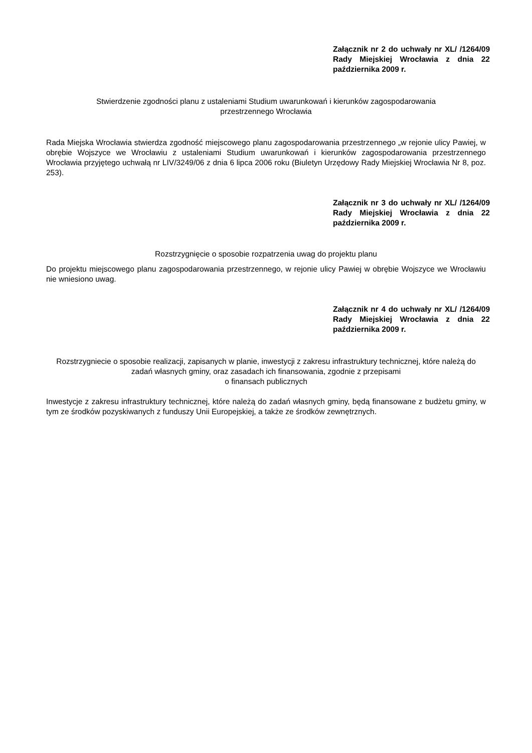Załącznik nr 2 do uchwały nr XL/ /1264/09 Rady Miejskiej Wrocławia z dnia 22 października 2009 r.
Stwierdzenie zgodności planu z ustaleniami Studium uwarunkowań i kierunków zagospodarowania
przestrzennego Wrocławia
Rada Miejska Wrocławia stwierdza zgodność miejscowego planu zagospodarowania przestrzennego „w rejonie ulicy Pawiej, w obrębie Wojszyce we Wrocławiu z ustaleniami Studium uwarunkowań i kierunków zagospodarowania przestrzennego Wrocławia przyjętego uchwałą nr LIV/3249/06 z dnia 6 lipca 2006 roku (Biuletyn Urzędowy Rady Miejskiej Wrocławia Nr 8, poz. 253).
Załącznik nr 3 do uchwały nr XL/ /1264/09 Rady Miejskiej Wrocławia z dnia 22 października 2009 r.
Rozstrzygnięcie o sposobie rozpatrzenia uwag do projektu planu
Do projektu miejscowego planu zagospodarowania przestrzennego, w rejonie ulicy Pawiej w obrębie Wojszyce we Wrocławiu nie wniesiono uwag.
Załącznik nr 4 do uchwały nr XL/ /1264/09 Rady Miejskiej Wrocławia z dnia 22 października 2009 r.
Rozstrzygniecie o sposobie realizacji, zapisanych w planie, inwestycji z zakresu infrastruktury technicznej, które należą do zadań własnych gminy, oraz zasadach ich finansowania, zgodnie z przepisami
o finansach publicznych
Inwestycje z zakresu infrastruktury technicznej, które należą do zadań własnych gminy, będą finansowane z budżetu gminy, w tym ze środków pozyskiwanych z funduszy Unii Europejskiej, a także ze środków zewnętrznych.